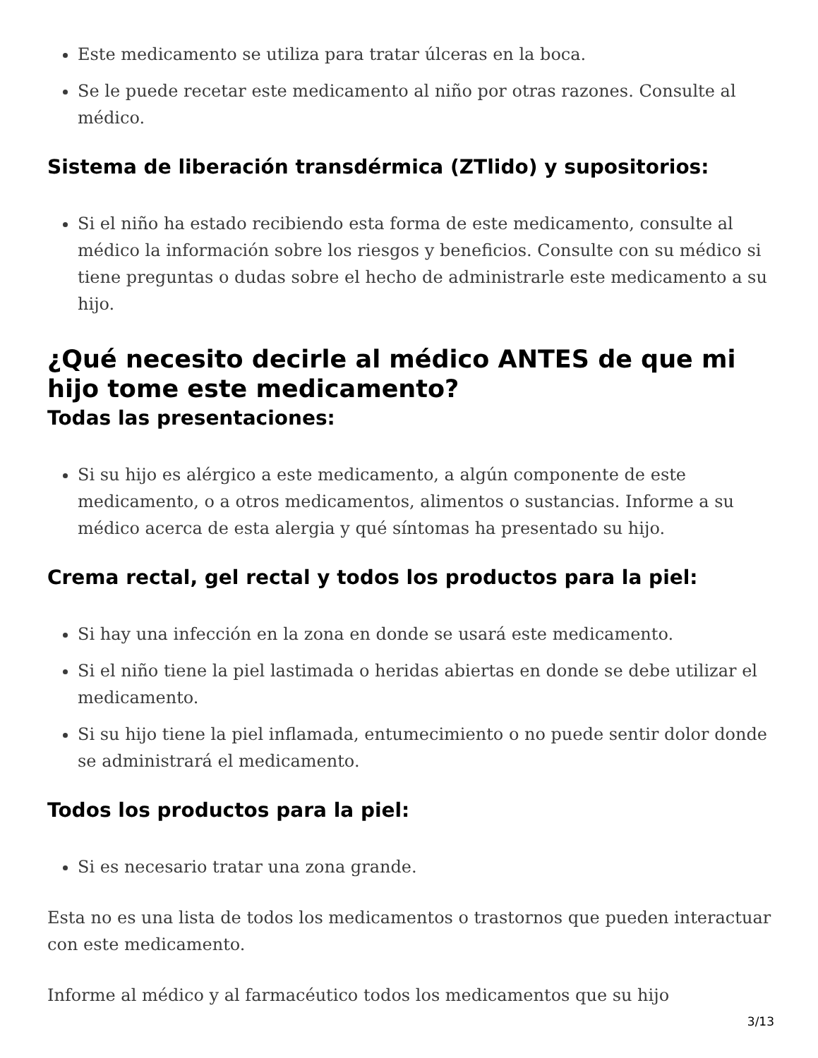Este medicamento se utiliza para tratar úlceras en la boca.
Se le puede recetar este medicamento al niño por otras razones. Consulte al médico.
Sistema de liberación transdérmica (ZTlido) y supositorios:
Si el niño ha estado recibiendo esta forma de este medicamento, consulte al médico la información sobre los riesgos y beneficios. Consulte con su médico si tiene preguntas o dudas sobre el hecho de administrarle este medicamento a su hijo.
¿Qué necesito decirle al médico ANTES de que mi hijo tome este medicamento?
Todas las presentaciones:
Si su hijo es alérgico a este medicamento, a algún componente de este medicamento, o a otros medicamentos, alimentos o sustancias. Informe a su médico acerca de esta alergia y qué síntomas ha presentado su hijo.
Crema rectal, gel rectal y todos los productos para la piel:
Si hay una infección en la zona en donde se usará este medicamento.
Si el niño tiene la piel lastimada o heridas abiertas en donde se debe utilizar el medicamento.
Si su hijo tiene la piel inflamada, entumecimiento o no puede sentir dolor donde se administrará el medicamento.
Todos los productos para la piel:
Si es necesario tratar una zona grande.
Esta no es una lista de todos los medicamentos o trastornos que pueden interactuar con este medicamento.
Informe al médico y al farmacéutico todos los medicamentos que su hijo
3/13